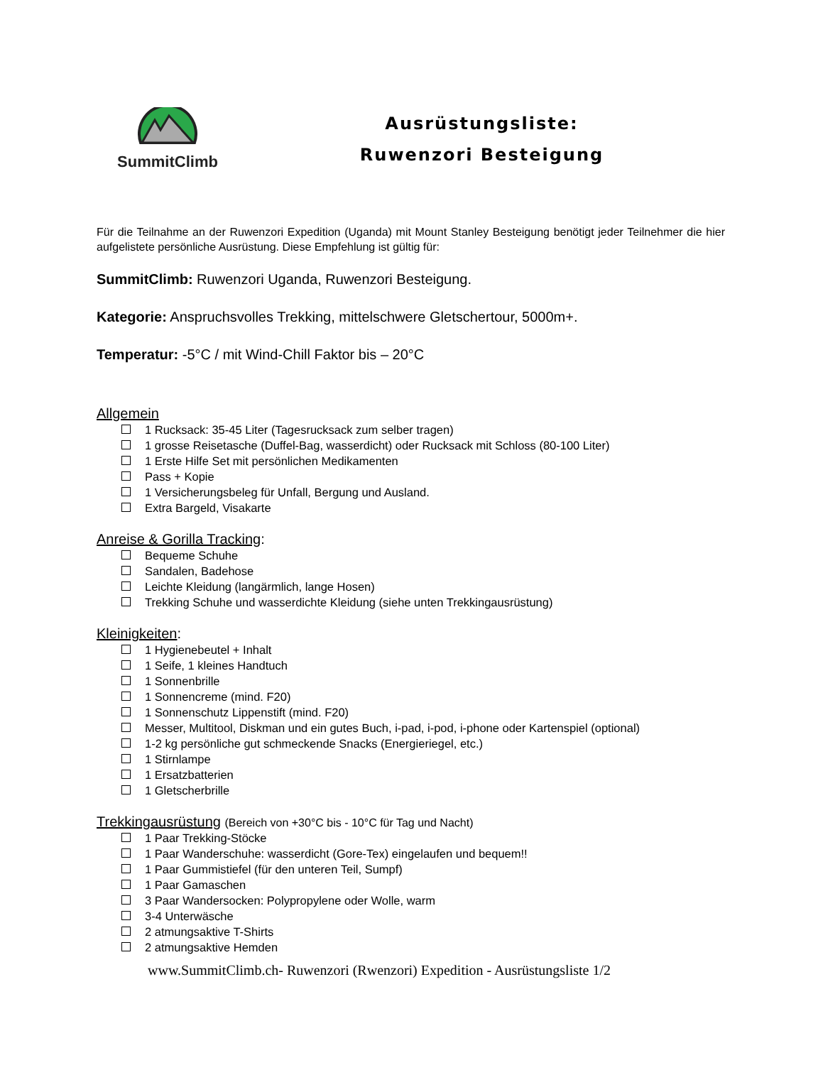SummitClimb
Ausrüstungsliste:
Ruwenzori Besteigung
Für die Teilnahme an der Ruwenzori Expedition (Uganda) mit Mount Stanley Besteigung benötigt jeder Teilnehmer die hier aufgelistete persönliche Ausrüstung. Diese Empfehlung ist gültig für:
SummitClimb: Ruwenzori Uganda, Ruwenzori Besteigung.
Kategorie: Anspruchsvolles Trekking, mittelschwere Gletschertour, 5000m+.
Temperatur: -5°C / mit Wind-Chill Faktor bis – 20°C
Allgemein
1 Rucksack: 35-45 Liter (Tagesrucksack zum selber tragen)
1 grosse Reisetasche (Duffel-Bag, wasserdicht) oder Rucksack mit Schloss (80-100 Liter)
1 Erste Hilfe Set mit persönlichen Medikamenten
Pass + Kopie
1 Versicherungsbeleg für Unfall, Bergung und Ausland.
Extra Bargeld, Visakarte
Anreise & Gorilla Tracking:
Bequeme Schuhe
Sandalen, Badehose
Leichte Kleidung (langärmlich, lange Hosen)
Trekking Schuhe und wasserdichte Kleidung (siehe unten Trekkingausrüstung)
Kleinigkeiten:
1 Hygienebeutel + Inhalt
1 Seife, 1 kleines Handtuch
1 Sonnenbrille
1 Sonnencreme (mind. F20)
1 Sonnenschutz Lippenstift (mind. F20)
Messer, Multitool, Diskman und ein gutes Buch, i-pad, i-pod, i-phone oder Kartenspiel (optional)
1-2 kg persönliche gut schmeckende Snacks (Energieriegel, etc.)
1 Stirnlampe
1 Ersatzbatterien
1 Gletscherbrille
Trekkingausrüstung (Bereich von +30°C bis - 10°C für Tag und Nacht)
1 Paar Trekking-Stöcke
1 Paar Wanderschuhe: wasserdicht (Gore-Tex) eingelaufen und bequem!!
1 Paar Gummistiefel (für den unteren Teil, Sumpf)
1 Paar Gamaschen
3 Paar Wandersocken: Polypropylene oder Wolle, warm
3-4 Unterwäsche
2 atmungsaktive T-Shirts
2 atmungsaktive Hemden
www.SummitClimb.ch- Ruwenzori (Rwenzori) Expedition - Ausrüstungsliste 1/2